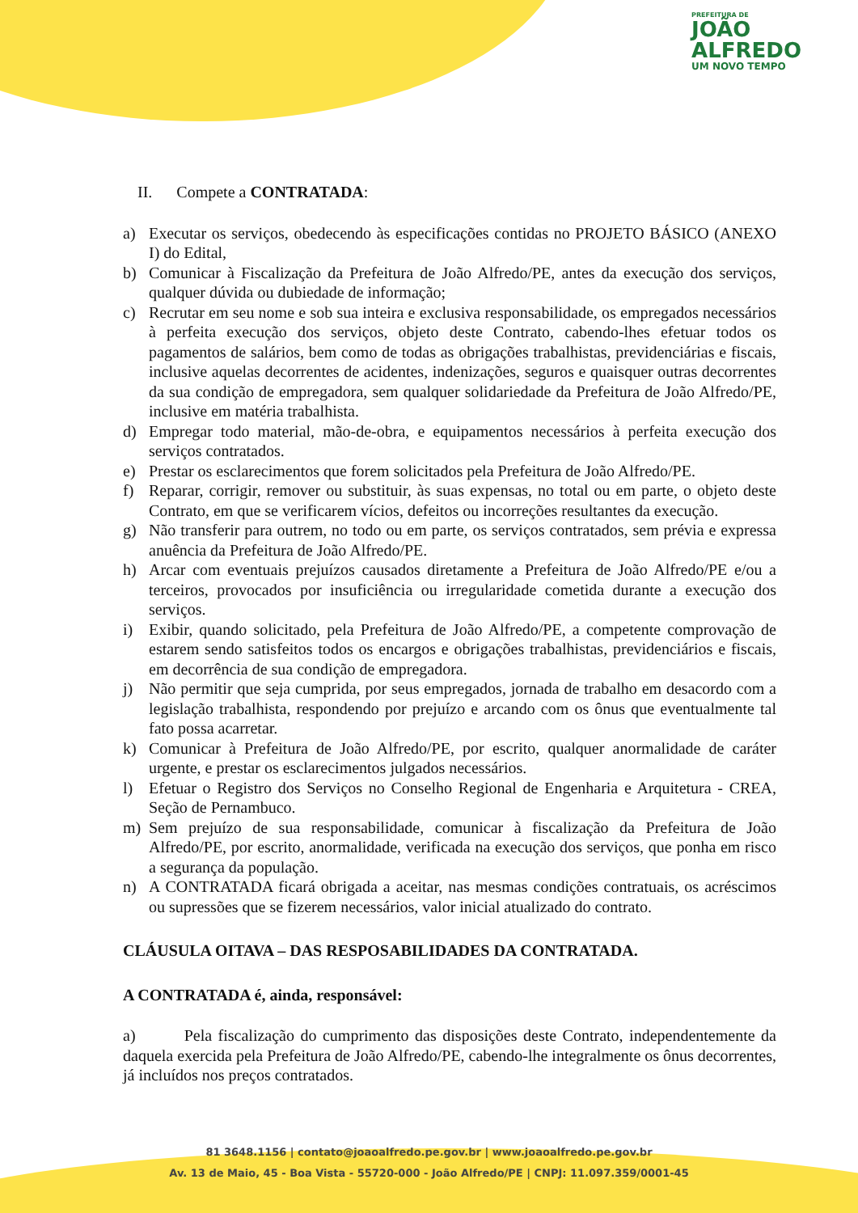PREFEITURA DE
JOÃO
ALFREDO
UM NOVO TEMPO
II. Compete a CONTRATADA:
a) Executar os serviços, obedecendo às especificações contidas no PROJETO BÁSICO (ANEXO I) do Edital,
b) Comunicar à Fiscalização da Prefeitura de João Alfredo/PE, antes da execução dos serviços, qualquer dúvida ou dubiedade de informação;
c) Recrutar em seu nome e sob sua inteira e exclusiva responsabilidade, os empregados necessários à perfeita execução dos serviços, objeto deste Contrato, cabendo-lhes efetuar todos os pagamentos de salários, bem como de todas as obrigações trabalhistas, previdenciárias e fiscais, inclusive aquelas decorrentes de acidentes, indenizações, seguros e quaisquer outras decorrentes da sua condição de empregadora, sem qualquer solidariedade da Prefeitura de João Alfredo/PE, inclusive em matéria trabalhista.
d) Empregar todo material, mão-de-obra, e equipamentos necessários à perfeita execução dos serviços contratados.
e) Prestar os esclarecimentos que forem solicitados pela Prefeitura de João Alfredo/PE.
f) Reparar, corrigir, remover ou substituir, às suas expensas, no total ou em parte, o objeto deste Contrato, em que se verificarem vícios, defeitos ou incorreções resultantes da execução.
g) Não transferir para outrem, no todo ou em parte, os serviços contratados, sem prévia e expressa anuência da Prefeitura de João Alfredo/PE.
h) Arcar com eventuais prejuízos causados diretamente a Prefeitura de João Alfredo/PE e/ou a terceiros, provocados por insuficiência ou irregularidade cometida durante a execução dos serviços.
i) Exibir, quando solicitado, pela Prefeitura de João Alfredo/PE, a competente comprovação de estarem sendo satisfeitos todos os encargos e obrigações trabalhistas, previdenciários e fiscais, em decorrência de sua condição de empregadora.
j) Não permitir que seja cumprida, por seus empregados, jornada de trabalho em desacordo com a legislação trabalhista, respondendo por prejuízo e arcando com os ônus que eventualmente tal fato possa acarretar.
k) Comunicar à Prefeitura de João Alfredo/PE, por escrito, qualquer anormalidade de caráter urgente, e prestar os esclarecimentos julgados necessários.
l) Efetuar o Registro dos Serviços no Conselho Regional de Engenharia e Arquitetura - CREA, Seção de Pernambuco.
m) Sem prejuízo de sua responsabilidade, comunicar à fiscalização da Prefeitura de João Alfredo/PE, por escrito, anormalidade, verificada na execução dos serviços, que ponha em risco a segurança da população.
n) A CONTRATADA ficará obrigada a aceitar, nas mesmas condições contratuais, os acréscimos ou supressões que se fizerem necessários, valor inicial atualizado do contrato.
CLÁUSULA OITAVA – DAS RESPOSABILIDADES DA CONTRATADA.
A CONTRATADA é, ainda, responsável:
a) Pela fiscalização do cumprimento das disposições deste Contrato, independentemente da daquela exercida pela Prefeitura de João Alfredo/PE, cabendo-lhe integralmente os ônus decorrentes, já incluídos nos preços contratados.
81 3648.1156 | contato@joaoalfredo.pe.gov.br | www.joaoalfredo.pe.gov.br
Av. 13 de Maio, 45 - Boa Vista - 55720-000 - João Alfredo/PE | CNPJ: 11.097.359/0001-45